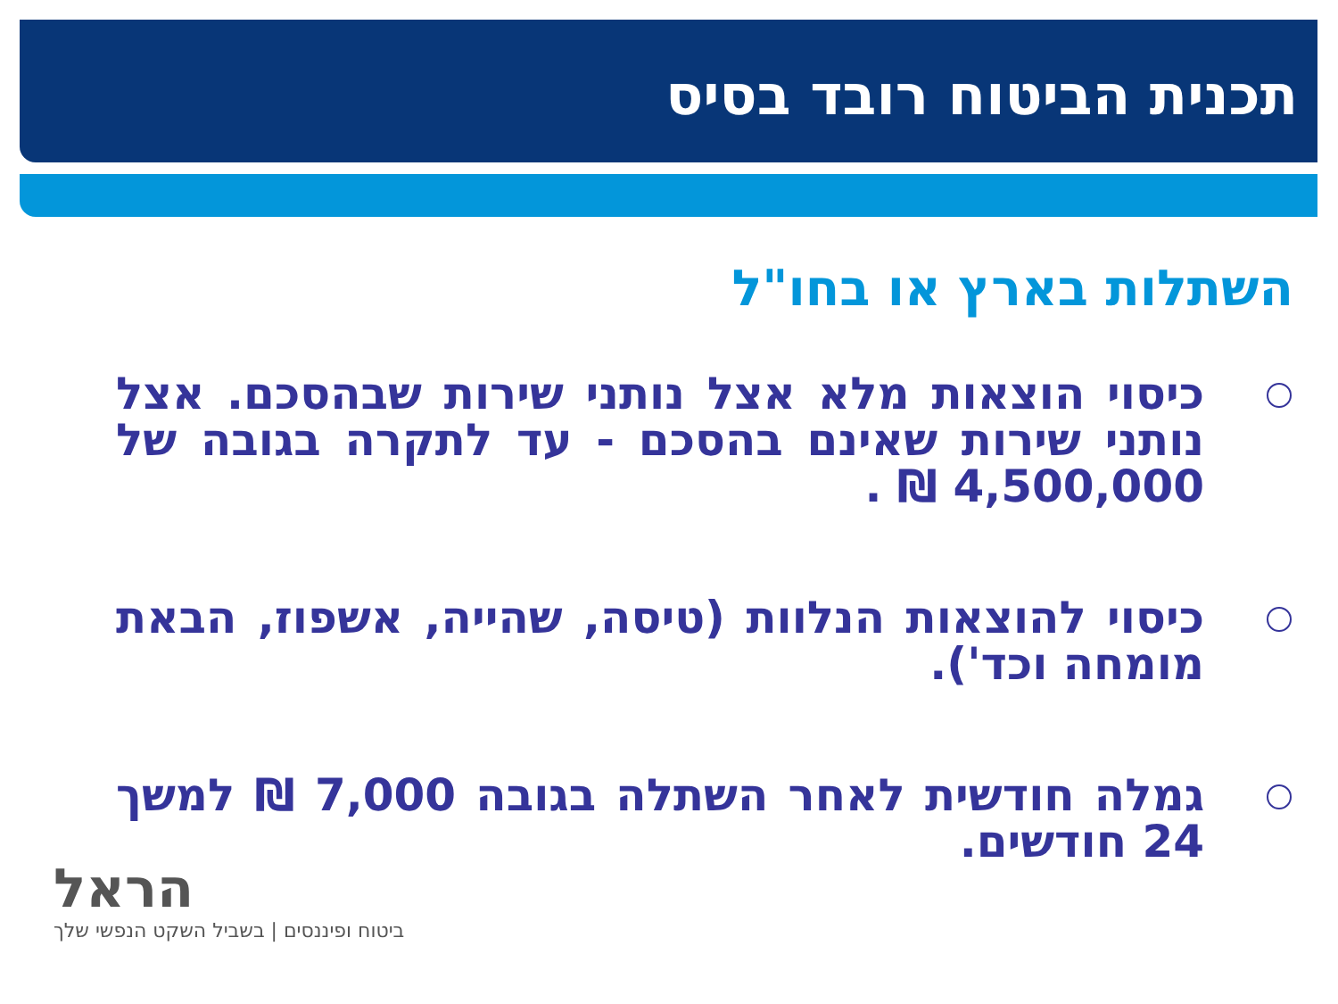תכנית הביטוח רובד בסיס
השתלות בארץ או בחו"ל
כיסוי הוצאות מלא אצל נותני שירות שבהסכם. אצל נותני שירות שאינם בהסכם - עד לתקרה בגובה של 4,500,000 ₪ .
כיסוי להוצאות הנלוות (טיסה, שהייה, אשפוז, הבאת מומחה וכד').
גמלה חודשית לאחר השתלה בגובה 7,000 ₪ למשך 24 חודשים.
הראל
ביטוח ופיננסים | בשביל השקט הנפשי שלך